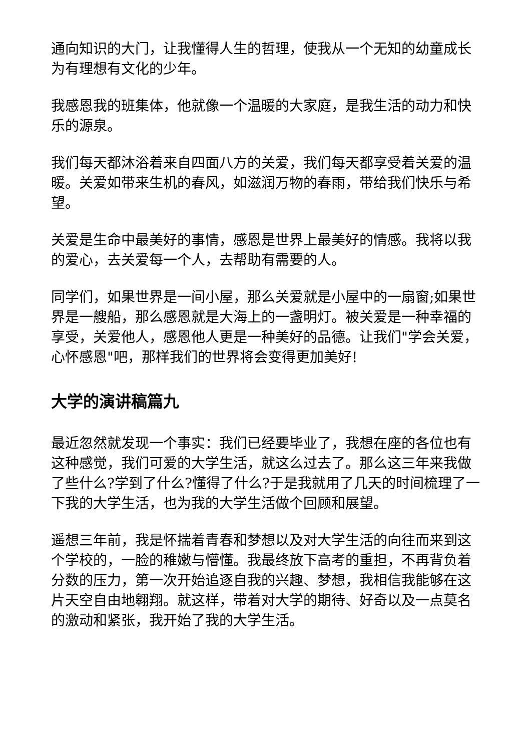通向知识的大门，让我懂得人生的哲理，使我从一个无知的幼童成长为有理想有文化的少年。
我感恩我的班集体，他就像一个温暖的大家庭，是我生活的动力和快乐的源泉。
我们每天都沐浴着来自四面八方的关爱，我们每天都享受着关爱的温暖。关爱如带来生机的春风，如滋润万物的春雨，带给我们快乐与希望。
关爱是生命中最美好的事情，感恩是世界上最美好的情感。我将以我的爱心，去关爱每一个人，去帮助有需要的人。
同学们，如果世界是一间小屋，那么关爱就是小屋中的一扇窗;如果世界是一艘船，那么感恩就是大海上的一盏明灯。被关爱是一种幸福的享受，关爱他人，感恩他人更是一种美好的品德。让我们"学会关爱，心怀感恩"吧，那样我们的世界将会变得更加美好!
大学的演讲稿篇九
最近忽然就发现一个事实：我们已经要毕业了，我想在座的各位也有这种感觉，我们可爱的大学生活，就这么过去了。那么这三年来我做了些什么?学到了什么?懂得了什么?于是我就用了几天的时间梳理了一下我的大学生活，也为我的大学生活做个回顾和展望。
遥想三年前，我是怀揣着青春和梦想以及对大学生活的向往而来到这个学校的，一脸的稚嫩与懵懂。我最终放下高考的重担，不再背负着分数的压力，第一次开始追逐自我的兴趣、梦想，我相信我能够在这片天空自由地翱翔。就这样，带着对大学的期待、好奇以及一点莫名的激动和紧张，我开始了我的大学生活。